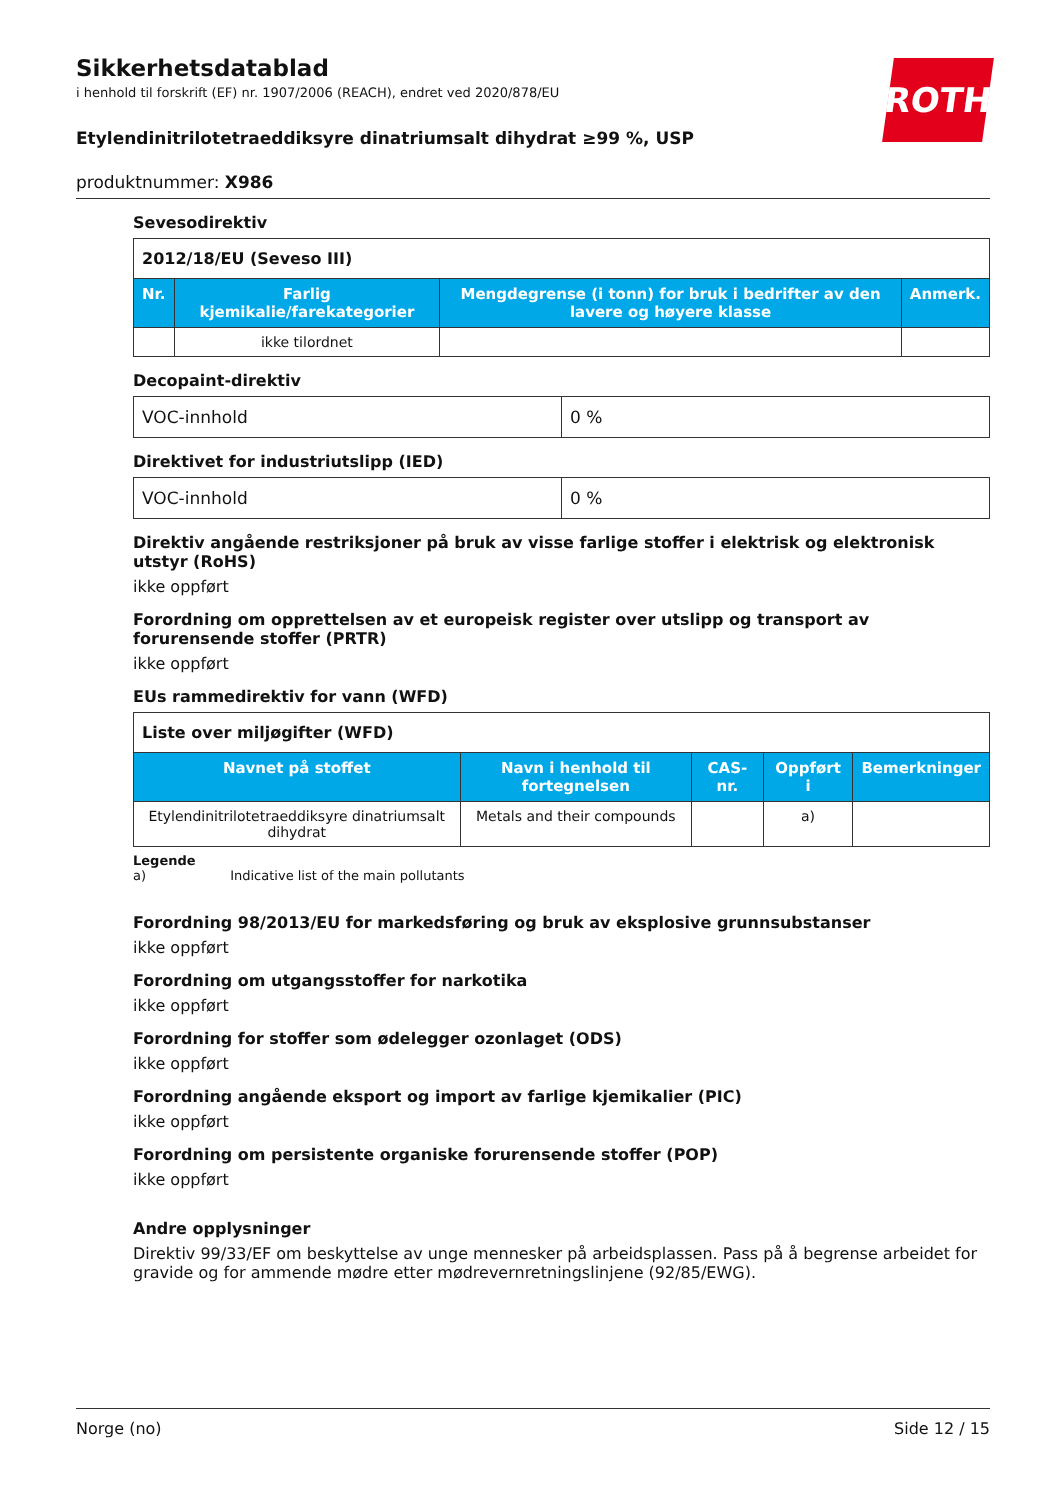Sikkerhetsdatablad
i henhold til forskrift (EF) nr. 1907/2006 (REACH), endret ved 2020/878/EU
ROTH
Etylendinitrilotetraeddiksyre dinatriumsalt dihydrat ≥99 %, USP
produktnummer: X986
Sevesodirektiv
| 2012/18/EU (Seveso III) | | | |
| Nr. | Farlig kjemikalie/farekategorier | Mengdegrense (i tonn) for bruk i bedrifter av den lavere og høyere klasse | Anmerk. |
| | ikke tilordnet | | |
Decopaint-direktiv
| VOC-innhold | 0 % |
Direktivet for industriutslipp (IED)
| VOC-innhold | 0 % |
Direktiv angående restriksjoner på bruk av visse farlige stoffer i elektrisk og elektronisk utstyr (RoHS)
ikke oppført
Forordning om opprettelsen av et europeisk register over utslipp og transport av forurensende stoffer (PRTR)
ikke oppført
EUs rammedirektiv for vann (WFD)
| Liste over miljøgifter (WFD) | | | | |
| Navnet på stoffet | Navn i henhold til fortegnelsen | CAS-nr. | Oppført i | Bemerkninger |
| Etylendinitrilotetraeddiksyre dinatriumsalt dihydrat | Metals and their compounds | | a) | |
Legende
a) Indicative list of the main pollutants
Forordning 98/2013/EU for markedsføring og bruk av eksplosive grunnsubstanser
ikke oppført
Forordning om utgangsstoffer for narkotika
ikke oppført
Forordning for stoffer som ødelegger ozonlaget (ODS)
ikke oppført
Forordning angående eksport og import av farlige kjemikalier (PIC)
ikke oppført
Forordning om persistente organiske forurensende stoffer (POP)
ikke oppført
Andre opplysninger
Direktiv 99/33/EF om beskyttelse av unge mennesker på arbeidsplassen. Pass på å begrense arbeidet for gravide og for ammende mødre etter mødrevernretningslinjene (92/85/EWG).
Norge (no) Side 12 / 15